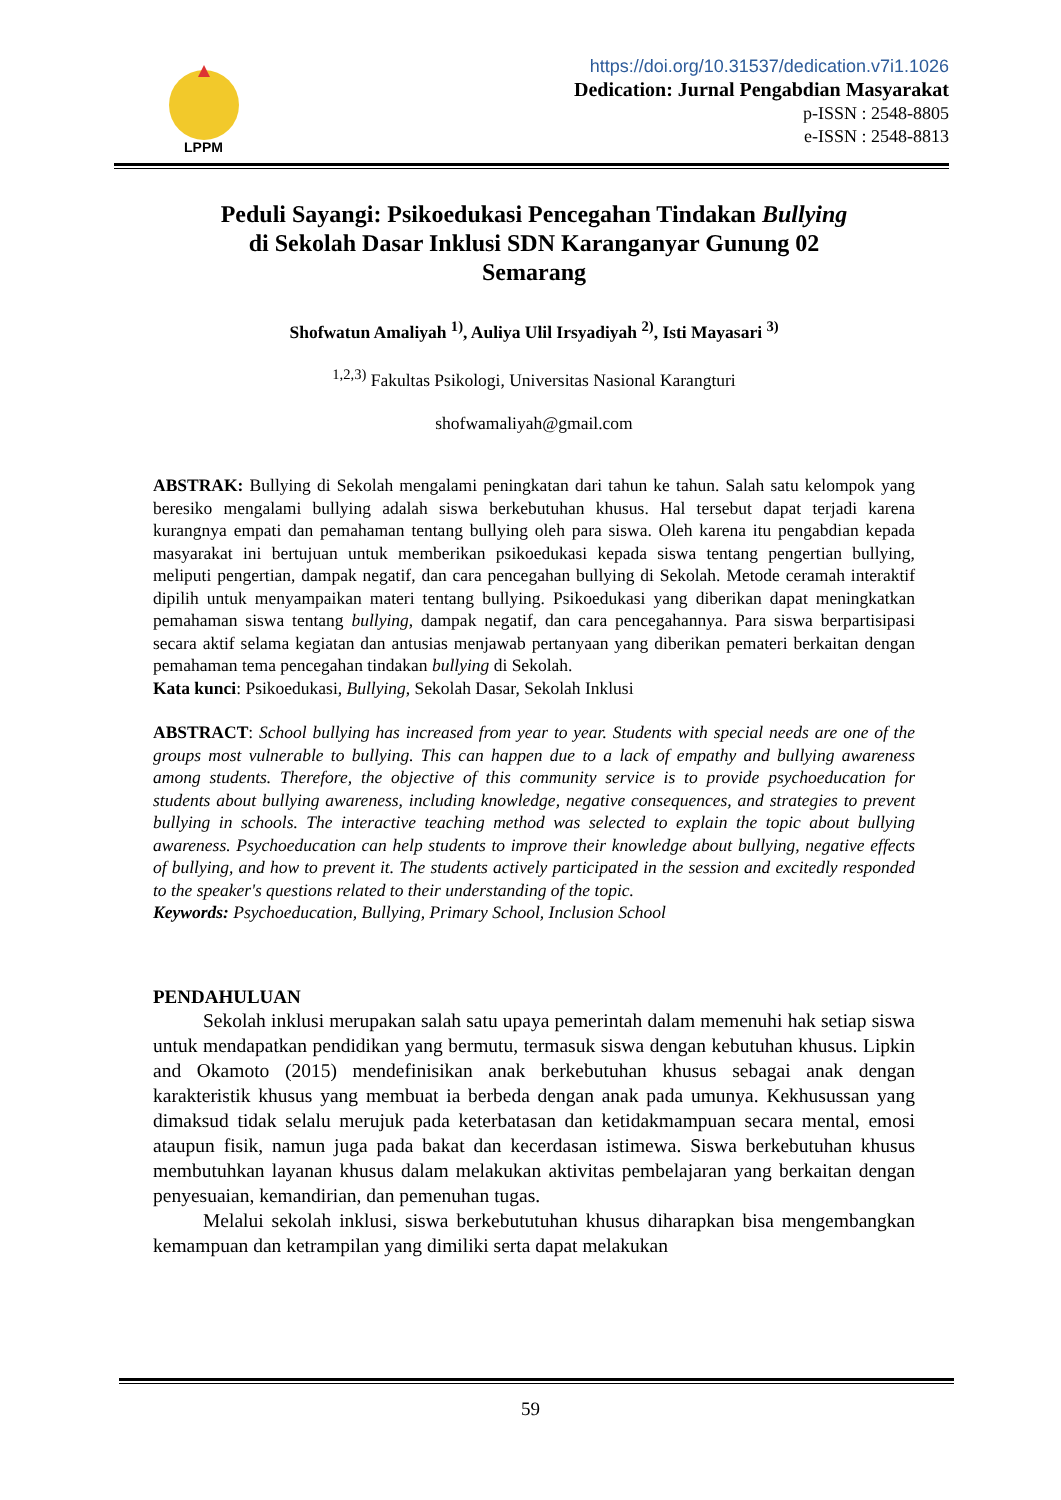LPPM
https://doi.org/10.31537/dedication.v7i1.1026
Dedication: Jurnal Pengabdian Masyarakat
p-ISSN : 2548-8805
e-ISSN : 2548-8813
Peduli Sayangi: Psikoedukasi Pencegahan Tindakan Bullying
di Sekolah Dasar Inklusi SDN Karanganyar Gunung 02
Semarang
Shofwatun Amaliyah <sup>1)</sup>, Auliya Ulil Irsyadiyah <sup>2)</sup>, Isti Mayasari <sup>3)</sup>
<sup>1,2,3)</sup> Fakultas Psikologi, Universitas Nasional Karangturi
shofwamaliyah@gmail.com
ABSTRAK: Bullying di Sekolah mengalami peningkatan dari tahun ke tahun. Salah satu kelompok yang beresiko mengalami bullying adalah siswa berkebutuhan khusus. Hal tersebut dapat terjadi karena kurangnya empati dan pemahaman tentang bullying oleh para siswa. Oleh karena itu pengabdian kepada masyarakat ini bertujuan untuk memberikan psikoedukasi kepada siswa tentang pengertian bullying, meliputi pengertian, dampak negatif, dan cara pencegahan bullying di Sekolah. Metode ceramah interaktif dipilih untuk menyampaikan materi tentang bullying. Psikoedukasi yang diberikan dapat meningkatkan pemahaman siswa tentang bullying, dampak negatif, dan cara pencegahannya. Para siswa berpartisipasi secara aktif selama kegiatan dan antusias menjawab pertanyaan yang diberikan pemateri berkaitan dengan pemahaman tema pencegahan tindakan bullying di Sekolah.
Kata kunci: Psikoedukasi, Bullying, Sekolah Dasar, Sekolah Inklusi
ABSTRACT: School bullying has increased from year to year. Students with special needs are one of the groups most vulnerable to bullying. This can happen due to a lack of empathy and bullying awareness among students. Therefore, the objective of this community service is to provide psychoeducation for students about bullying awareness, including knowledge, negative consequences, and strategies to prevent bullying in schools. The interactive teaching method was selected to explain the topic about bullying awareness. Psychoeducation can help students to improve their knowledge about bullying, negative effects of bullying, and how to prevent it. The students actively participated in the session and excitedly responded to the speaker's questions related to their understanding of the topic.
Keywords: Psychoeducation, Bullying, Primary School, Inclusion School
PENDAHULUAN
Sekolah inklusi merupakan salah satu upaya pemerintah dalam memenuhi hak setiap siswa untuk mendapatkan pendidikan yang bermutu, termasuk siswa dengan kebutuhan khusus. Lipkin and Okamoto (2015) mendefinisikan anak berkebutuhan khusus sebagai anak dengan karakteristik khusus yang membuat ia berbeda dengan anak pada umunya. Kekhusussan yang dimaksud tidak selalu merujuk pada keterbatasan dan ketidakmampuan secara mental, emosi ataupun fisik, namun juga pada bakat dan kecerdasan istimewa. Siswa berkebutuhan khusus membutuhkan layanan khusus dalam melakukan aktivitas pembelajaran yang berkaitan dengan penyesuaian, kemandirian, dan pemenuhan tugas.
Melalui sekolah inklusi, siswa berkebututuhan khusus diharapkan bisa mengembangkan kemampuan dan ketrampilan yang dimiliki serta dapat melakukan
59